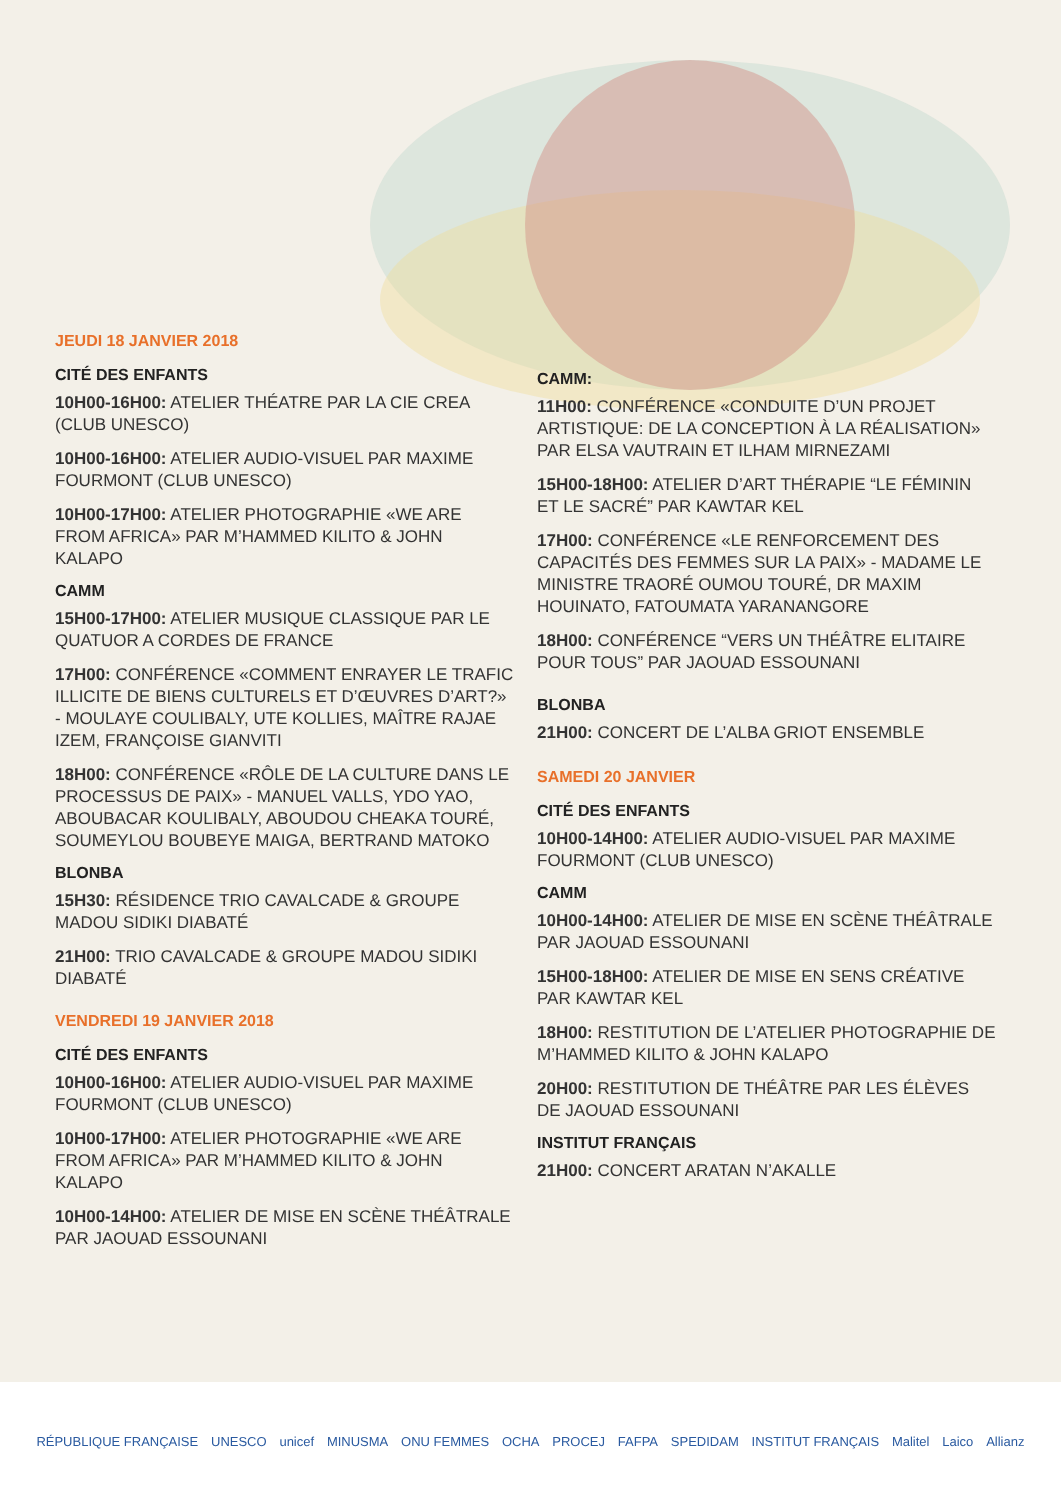JEUDI 18 JANVIER 2018
CITÉ DES ENFANTS
10H00-16H00: ATELIER THÉATRE PAR LA CIE CREA (CLUB UNESCO)
10H00-16H00: ATELIER AUDIO-VISUEL PAR MAXIME FOURMONT (CLUB UNESCO)
10H00-17H00: ATELIER PHOTOGRAPHIE «WE ARE FROM AFRICA» PAR M’HAMMED KILITO & JOHN KALAPO
CAMM
15H00-17H00: ATELIER MUSIQUE CLASSIQUE PAR LE QUATUOR A CORDES DE FRANCE
17H00: CONFÉRENCE «COMMENT ENRAYER LE TRAFIC ILLICITE DE BIENS CULTURELS ET D’ŒUVRES D’ART?» - MOULAYE COULIBALY, UTE KOLLIES, MAÎTRE RAJAE IZEM, FRANÇOISE GIANVITI
18H00: CONFÉRENCE «RÔLE DE LA CULTURE DANS LE PROCESSUS DE PAIX» - MANUEL VALLS, YDO YAO, ABOUBACAR KOULIBALY, ABOUDOU CHEAKA TOURÉ, SOUMEYLOU BOUBEYE MAIGA, BERTRAND MATOKO
BLONBA
15H30: RÉSIDENCE TRIO CAVALCADE & GROUPE MADOU SIDIKI DIABATÉ
21H00: TRIO CAVALCADE & GROUPE MADOU SIDIKI DIABATÉ
VENDREDI 19 JANVIER 2018
CITÉ DES ENFANTS
10H00-16H00: ATELIER AUDIO-VISUEL PAR MAXIME FOURMONT (CLUB UNESCO)
10H00-17H00: ATELIER PHOTOGRAPHIE «WE ARE FROM AFRICA» PAR M’HAMMED KILITO & JOHN KALAPO
10H00-14H00: ATELIER DE MISE EN SCÈNE THÉÂTRALE PAR JAOUAD ESSOUNANI
CAMM:
11H00: CONFÉRENCE «CONDUITE D’UN PROJET ARTISTIQUE: DE LA CONCEPTION À LA RÉALISATION» PAR ELSA VAUTRAIN ET ILHAM MIRNEZAMI
15H00-18H00: ATELIER D’ART THÉRAPIE “LE FÉMININ ET LE SACRÉ” PAR KAWTAR KEL
17H00: CONFÉRENCE «LE RENFORCEMENT DES CAPACITÉS DES FEMMES SUR LA PAIX» - MADAME LE MINISTRE TRAORÉ OUMOU TOURÉ, DR MAXIM HOUINATO, FATOUMATA YARANANGORE
18H00: CONFÉRENCE “VERS UN THÉÂTRE ELITAIRE POUR TOUS” PAR JAOUAD ESSOUNANI
BLONBA
21H00: CONCERT DE L’ALBA GRIOT ENSEMBLE
SAMEDI 20 JANVIER
CITÉ DES ENFANTS
10H00-14H00: ATELIER AUDIO-VISUEL PAR MAXIME FOURMONT (CLUB UNESCO)
CAMM
10H00-14H00: ATELIER DE MISE EN SCÈNE THÉÂTRALE PAR JAOUAD ESSOUNANI
15H00-18H00: ATELIER DE MISE EN SENS CRÉATIVE PAR KAWTAR KEL
18H00: RESTITUTION DE L’ATELIER PHOTOGRAPHIE DE M’HAMMED KILITO & JOHN KALAPO
20H00: RESTITUTION DE THÉÂTRE PAR LES ÉLÈVES DE JAOUAD ESSOUNANI
INSTITUT FRANÇAIS
21H00: CONCERT ARATAN N’AKALLE
RÉPUBLIQUE FRANÇAISE UNESCO unicef MINUSMA ONU FEMMES OCHA PROCEJ FAFPA SPEDIDAM INSTITUT FRANÇAIS Malitel Laico Allianz